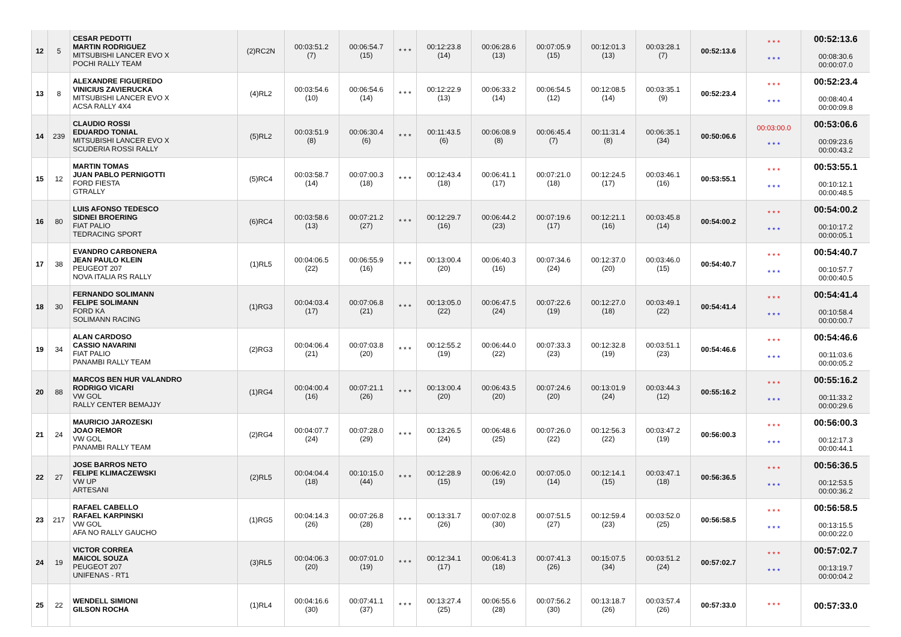| 12 | 5 | CESAR PEDOTTI MARTIN RODRIGUEZ MITSUBISHI LANCER EVO X POCHI RALLY TEAM | (2)RC2N | 00:03:51.2 (7) | 00:06:54.7 (15) | * * * | 00:12:23.8 (14) | 00:06:28.6 (13) | 00:07:05.9 (15) | 00:12:01.3 (13) | 00:03:28.1 (7) | 00:52:13.6 | * * * * * * | 00:52:13.6 00:08:30.6 00:00:07.0 |
| 13 | 8 | ALEXANDRE FIGUEREDO VINICIUS ZAVIERUCKA MITSUBISHI LANCER EVO X ACSA RALLY 4X4 | (4)RL2 | 00:03:54.6 (10) | 00:06:54.6 (14) | * * * | 00:12:22.9 (13) | 00:06:33.2 (14) | 00:06:54.5 (12) | 00:12:08.5 (14) | 00:03:35.1 (9) | 00:52:23.4 | * * * * * * | 00:52:23.4 00:08:40.4 00:00:09.8 |
| 14 | 239 | CLAUDIO ROSSI EDUARDO TONIAL MITSUBISHI LANCER EVO X SCUDERIA ROSSI RALLY | (5)RL2 | 00:03:51.9 (8) | 00:06:30.4 (6) | * * * | 00:11:43.5 (6) | 00:06:08.9 (8) | 00:06:45.4 (7) | 00:11:31.4 (8) | 00:06:35.1 (34) | 00:50:06.6 | 00:03:00.0 * * * | 00:53:06.6 00:09:23.6 00:00:43.2 |
| 15 | 12 | MARTIN TOMAS JUAN PABLO PERNIGOTTI FORD FIESTA GTRALLY | (5)RC4 | 00:03:58.7 (14) | 00:07:00.3 (18) | * * * | 00:12:43.4 (18) | 00:06:41.1 (17) | 00:07:21.0 (18) | 00:12:24.5 (17) | 00:03:46.1 (16) | 00:53:55.1 | * * * * * * | 00:53:55.1 00:10:12.1 00:00:48.5 |
| 16 | 80 | LUIS AFONSO TEDESCO SIDNEI BROERING FIAT PALIO TEDRACING SPORT | (6)RC4 | 00:03:58.6 (13) | 00:07:21.2 (27) | * * * | 00:12:29.7 (16) | 00:06:44.2 (23) | 00:07:19.6 (17) | 00:12:21.1 (16) | 00:03:45.8 (14) | 00:54:00.2 | * * * * * * | 00:54:00.2 00:10:17.2 00:00:05.1 |
| 17 | 38 | EVANDRO CARBONERA JEAN PAULO KLEIN PEUGEOT 207 NOVA ITALIA RS RALLY | (1)RL5 | 00:04:06.5 (22) | 00:06:55.9 (16) | * * * | 00:13:00.4 (20) | 00:06:40.3 (16) | 00:07:34.6 (24) | 00:12:37.0 (20) | 00:03:46.0 (15) | 00:54:40.7 | * * * * * * | 00:54:40.7 00:10:57.7 00:00:40.5 |
| 18 | 30 | FERNANDO SOLIMANN FELIPE SOLIMANN FORD KA SOLIMANN RACING | (1)RG3 | 00:04:03.4 (17) | 00:07:06.8 (21) | * * * | 00:13:05.0 (22) | 00:06:47.5 (24) | 00:07:22.6 (19) | 00:12:27.0 (18) | 00:03:49.1 (22) | 00:54:41.4 | * * * * * * | 00:54:41.4 00:10:58.4 00:00:00.7 |
| 19 | 34 | ALAN CARDOSO CASSIO NAVARINI FIAT PALIO PANAMBI RALLY TEAM | (2)RG3 | 00:04:06.4 (21) | 00:07:03.8 (20) | * * * | 00:12:55.2 (19) | 00:06:44.0 (22) | 00:07:33.3 (23) | 00:12:32.8 (19) | 00:03:51.1 (23) | 00:54:46.6 | * * * * * * | 00:54:46.6 00:11:03.6 00:00:05.2 |
| 20 | 88 | MARCOS BEN HUR VALANDRO RODRIGO VICARI VW GOL RALLY CENTER BEMAJJY | (1)RG4 | 00:04:00.4 (16) | 00:07:21.1 (26) | * * * | 00:13:00.4 (20) | 00:06:43.5 (20) | 00:07:24.6 (20) | 00:13:01.9 (24) | 00:03:44.3 (12) | 00:55:16.2 | * * * * * * | 00:55:16.2 00:11:33.2 00:00:29.6 |
| 21 | 24 | MAURICIO JAROZESKI JOAO REMOR VW GOL PANAMBI RALLY TEAM | (2)RG4 | 00:04:07.7 (24) | 00:07:28.0 (29) | * * * | 00:13:26.5 (24) | 00:06:48.6 (25) | 00:07:26.0 (22) | 00:12:56.3 (22) | 00:03:47.2 (19) | 00:56:00.3 | * * * * * * | 00:56:00.3 00:12:17.3 00:00:44.1 |
| 22 | 27 | JOSE BARROS NETO FELIPE KLIMACZEWSKI VW UP ARTESANI | (2)RL5 | 00:04:04.4 (18) | 00:10:15.0 (44) | * * * | 00:12:28.9 (15) | 00:06:42.0 (19) | 00:07:05.0 (14) | 00:12:14.1 (15) | 00:03:47.1 (18) | 00:56:36.5 | * * * * * * | 00:56:36.5 00:12:53.5 00:00:36.2 |
| 23 | 217 | RAFAEL CABELLO RAFAEL KARPINSKI VW GOL AFA NO RALLY GAUCHO | (1)RG5 | 00:04:14.3 (26) | 00:07:26.8 (28) | * * * | 00:13:31.7 (26) | 00:07:02.8 (30) | 00:07:51.5 (27) | 00:12:59.4 (23) | 00:03:52.0 (25) | 00:56:58.5 | * * * * * * | 00:56:58.5 00:13:15.5 00:00:22.0 |
| 24 | 19 | VICTOR CORREA MAICOL SOUZA PEUGEOT 207 UNIFENAS - RT1 | (3)RL5 | 00:04:06.3 (20) | 00:07:01.0 (19) | * * * | 00:12:34.1 (17) | 00:06:41.3 (18) | 00:07:41.3 (26) | 00:15:07.5 (34) | 00:03:51.2 (24) | 00:57:02.7 | * * * * * * | 00:57:02.7 00:13:19.7 00:00:04.2 |
| 25 | 22 | WENDELL SIMIONI GILSON ROCHA | (1)RL4 | 00:04:16.6 (30) | 00:07:41.1 (37) | * * * | 00:13:27.4 (25) | 00:06:55.6 (28) | 00:07:56.2 (30) | 00:13:18.7 (26) | 00:03:57.4 (26) | 00:57:33.0 | * * * | 00:57:33.0 |